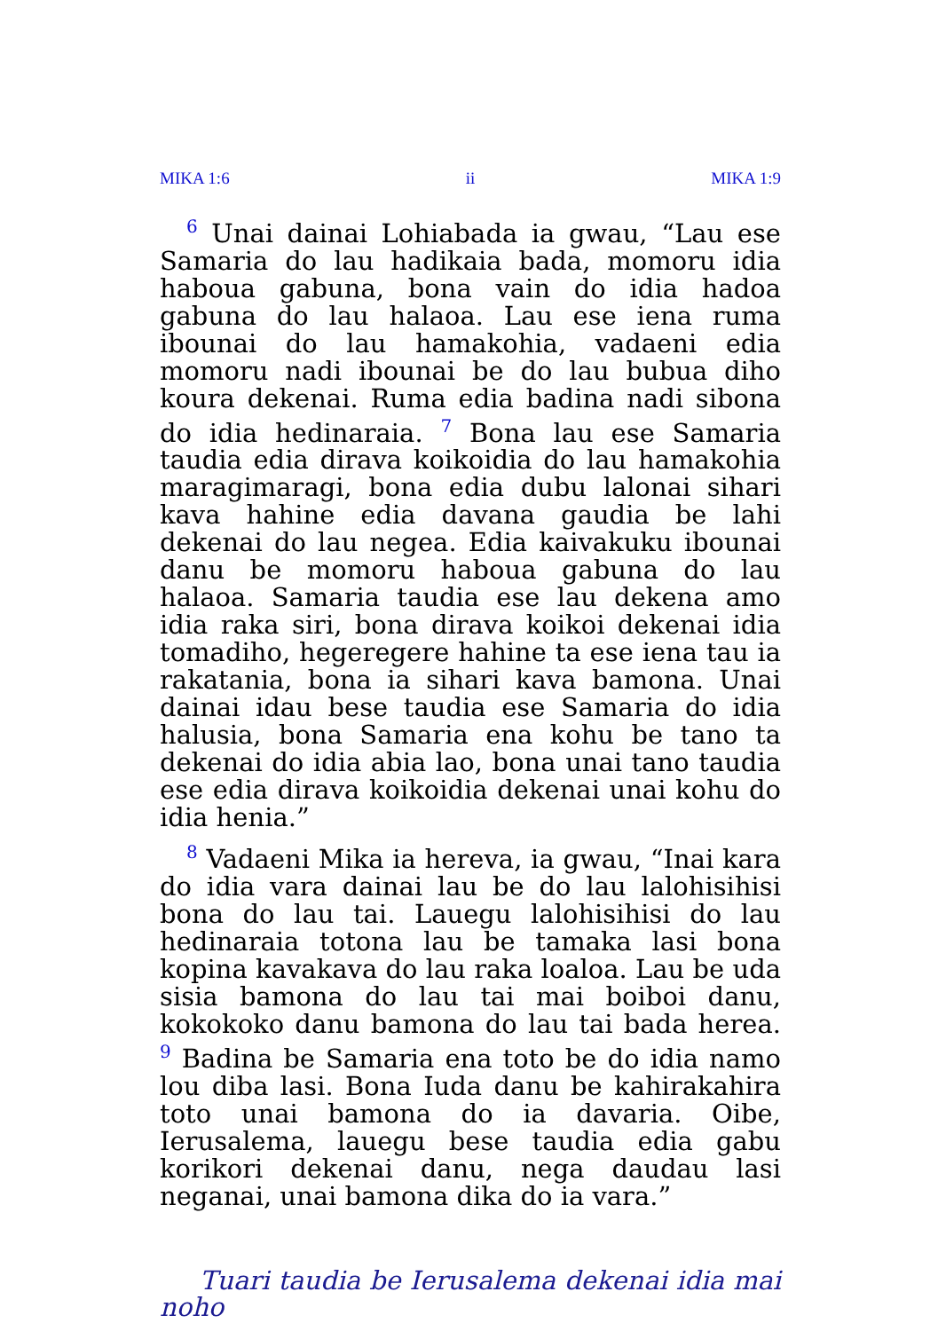MIKA 1:6 ii MIKA 1:9
<sup>6</sup> Unai dainai Lohiabada ia gwau, “Lau ese Samaria do lau hadikaia bada, momoru idia haboua gabuna, bona vain do idia hadoa gabuna do lau halaoa. Lau ese iena ruma ibounai do lau hamakohia, vadaeni edia momoru nadi ibounai be do lau bubua diho koura dekenai. Ruma edia badina nadi sibona do idia hedinaraia. <sup>7</sup> Bona lau ese Samaria taudia edia dirava koikoidia do lau hamakohia maragimaragi, bona edia dubu lalonai sihari kava hahine edia davana gaudia be lahi dekenai do lau negea. Edia kaivakuku ibounai danu be momoru haboua gabuna do lau halaoa. Samaria taudia ese lau dekena amo idia raka siri, bona dirava koikoi dekenai idia tomadiho, hegeregere hahine ta ese iena tau ia rakatania, bona ia sihari kava bamona. Unai dainai idau bese taudia ese Samaria do idia halusia, bona Samaria ena kohu be tano ta dekenai do idia abia lao, bona unai tano taudia ese edia dirava koikoidia dekenai unai kohu do idia henia.”
<sup>8</sup> Vadaeni Mika ia hereva, ia gwau, “Inai kara do idia vara dainai lau be do lau lalohisihisi bona do lau tai. Lauegu lalohisihisi do lau hedinaraia totona lau be tamaka lasi bona kopina kavakava do lau raka loaloa. Lau be uda sisia bamona do lau tai mai boiboi danu, kokokoko danu bamona do lau tai bada herea. <sup>9</sup> Badina be Samaria ena toto be do idia namo lou diba lasi. Bona Iuda danu be kahirakahira toto unai bamona do ia davaria. Oibe, Ierusalema, lauegu bese taudia edia gabu korikori dekenai danu, nega daudau lasi neganai, unai bamona dika do ia vara.”
Tuari taudia be Ierusalema dekenai idia mai noho